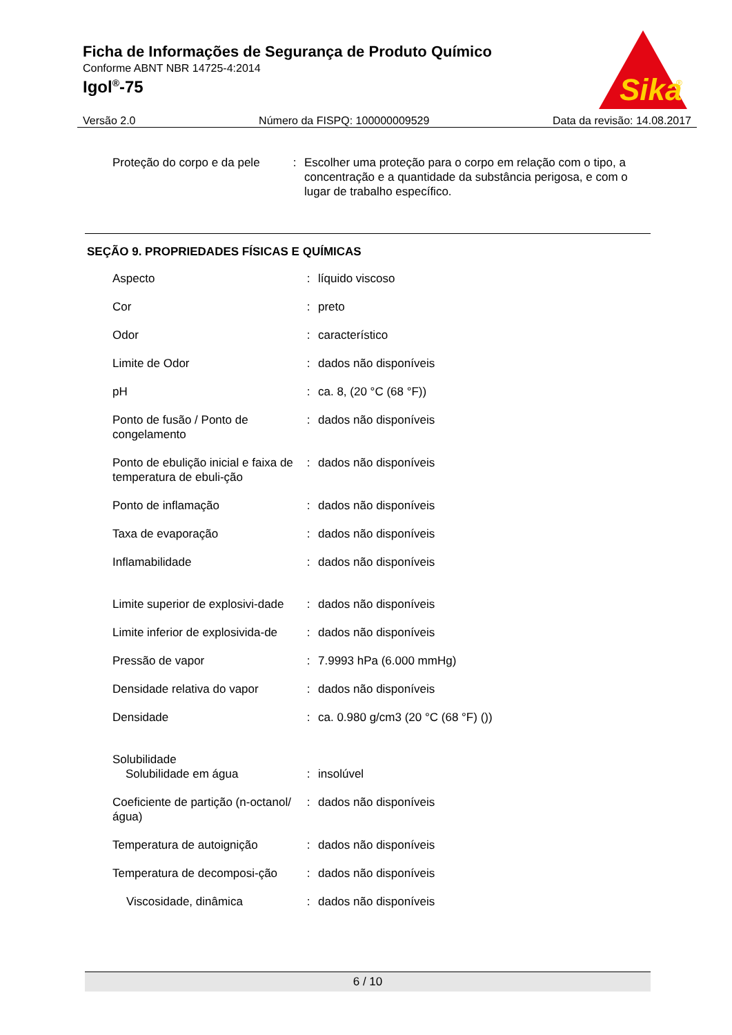Ficha de Informações de Segurança de Produto Químico
Conforme ABNT NBR 14725-4:2014
Igol<sup>®</sup>-75
Sika
®
Versão 2.0 Número da FISPQ: 100000009529 Data da revisão: 14.08.2017
| Proteção do corpo e da pele | : | Escolher uma proteção para o corpo em relação com o tipo, a concentração e a quantidade da substância perigosa, e com o lugar de trabalho específico. |
SEÇÃO 9. PROPRIEDADES FÍSICAS E QUÍMICAS
| Aspecto | : | líquido viscoso |
| Cor | : | preto |
| Odor | : | característico |
| Limite de Odor | : | dados não disponíveis |
| pH | : | ca. 8, (20 °C (68 °F)) |
| Ponto de fusão / Ponto de congelamento | : | dados não disponíveis |
| Ponto de ebulição inicial e faixa de temperatura de ebuli-ção | : | dados não disponíveis |
| Ponto de inflamação | : | dados não disponíveis |
| Taxa de evaporação | : | dados não disponíveis |
| Inflamabilidade | : | dados não disponíveis |
| Limite superior de explosivi-dade | : | dados não disponíveis |
| Limite inferior de explosivida-de | : | dados não disponíveis |
| Pressão de vapor | : | 7.9993 hPa (6.000 mmHg) |
| Densidade relativa do vapor | : | dados não disponíveis |
| Densidade | : | ca. 0.980 g/cm3 (20 °C (68 °F) ()) |
| Solubilidade Solubilidade em água | : | insolúvel |
| Coeficiente de partição (n-octanol/água) | : | dados não disponíveis |
| Temperatura de autoignição | : | dados não disponíveis |
| Temperatura de decomposi-ção | : | dados não disponíveis |
| Viscosidade, dinâmica | : | dados não disponíveis |
6 / 10